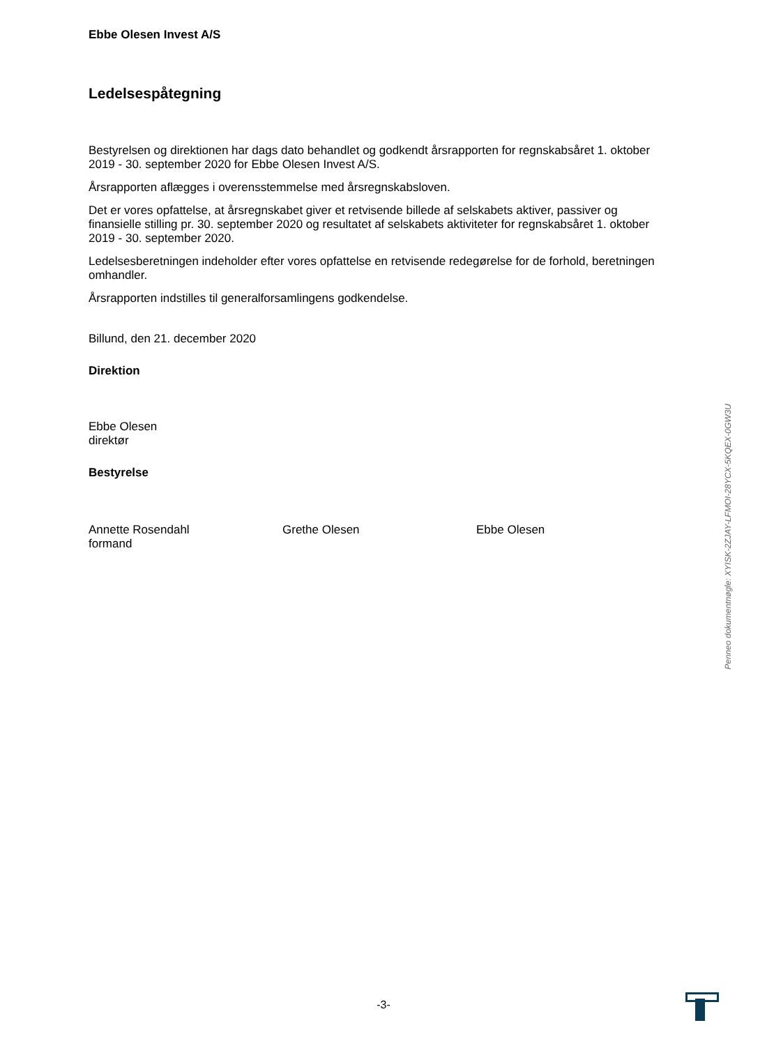Ebbe Olesen Invest A/S
Ledelsespåtegning
Bestyrelsen og direktionen har dags dato behandlet og godkendt årsrapporten for regnskabsåret 1. oktober 2019 - 30. september 2020 for Ebbe Olesen Invest A/S.
Årsrapporten aflægges i overensstemmelse med årsregnskabsloven.
Det er vores opfattelse, at årsregnskabet giver et retvisende billede af selskabets aktiver, passiver og finansielle stilling pr. 30. september 2020 og resultatet af selskabets aktiviteter for regnskabsåret 1. oktober 2019 - 30. september 2020.
Ledelsesberetningen indeholder efter vores opfattelse en retvisende redegørelse for de forhold, beretningen omhandler.
Årsrapporten indstilles til generalforsamlingens godkendelse.
Billund, den 21. december 2020
Direktion
Ebbe Olesen
direktør
Bestyrelse
Annette Rosendahl
formand
Grethe Olesen Ebbe Olesen
Penneo dokumentnøgle: XYISK-2ZJAY-LFMOI-28YCX-5KQEX-0GW3U
-3-